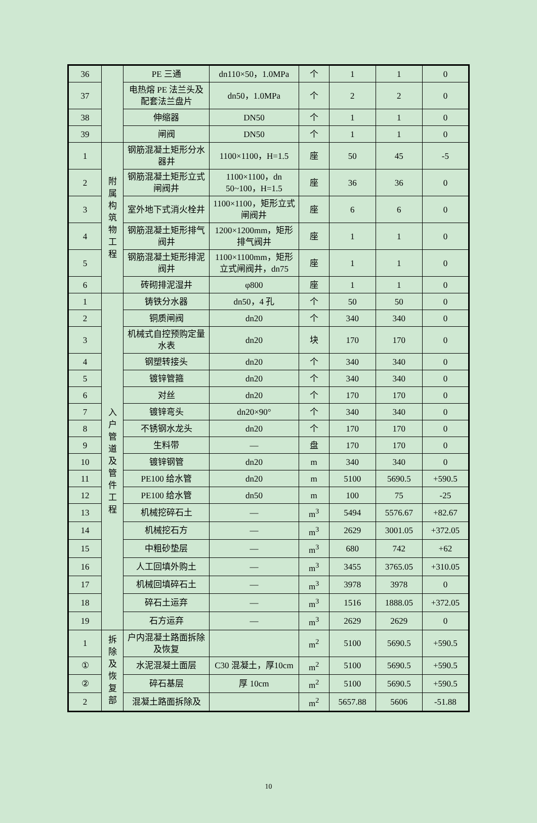| 36 | | PE 三通 | dn110×50，1.0MPa | 个 | 1 | 1 | 0 |
| 37 | | 电热熔 PE 法兰头及配套法兰盘片 | dn50，1.0MPa | 个 | 2 | 2 | 0 |
| 38 | | 伸缩器 | DN50 | 个 | 1 | 1 | 0 |
| 39 | | 闸阀 | DN50 | 个 | 1 | 1 | 0 |
| 1 | 附 属 构 筑 物 工 程 | 钢筋混凝土矩形分水器井 | 1100×1100，H=1.5 | 座 | 50 | 45 | -5 |
| 2 | | 钢筋混凝土矩形立式闸阀井 | 1100×1100，dn 50~100，H=1.5 | 座 | 36 | 36 | 0 |
| 3 | | 室外地下式消火栓井 | 1100×1100，矩形立式闸阀井 | 座 | 6 | 6 | 0 |
| 4 | | 钢筋混凝土矩形排气阀井 | 1200×1200mm，矩形排气阀井 | 座 | 1 | 1 | 0 |
| 5 | | 钢筋混凝土矩形排泥阀井 | 1100×1100mm，矩形立式闸阀井，dn75 | 座 | 1 | 1 | 0 |
| 6 | | 砖砌排泥湿井 | φ800 | 座 | 1 | 1 | 0 |
| 1 | 入 户 管 道 及 管 件 工 程 | 铸铁分水器 | dn50，4 孔 | 个 | 50 | 50 | 0 |
| 2 | | 铜质闸阀 | dn20 | 个 | 340 | 340 | 0 |
| 3 | | 机械式自控预购定量水表 | dn20 | 块 | 170 | 170 | 0 |
| 4 | | 钢塑转接头 | dn20 | 个 | 340 | 340 | 0 |
| 5 | | 镀锌管箍 | dn20 | 个 | 340 | 340 | 0 |
| 6 | | 对丝 | dn20 | 个 | 170 | 170 | 0 |
| 7 | | 镀锌弯头 | dn20×90° | 个 | 340 | 340 | 0 |
| 8 | | 不锈钢水龙头 | dn20 | 个 | 170 | 170 | 0 |
| 9 | | 生料带 | — | 盘 | 170 | 170 | 0 |
| 10 | | 镀锌钢管 | dn20 | m | 340 | 340 | 0 |
| 11 | | PE100 给水管 | dn20 | m | 5100 | 5690.5 | +590.5 |
| 12 | | PE100 给水管 | dn50 | m | 100 | 75 | -25 |
| 13 | | 机械挖碎石土 | — | m<sup>3</sup> | 5494 | 5576.67 | +82.67 |
| 14 | | 机械挖石方 | — | m<sup>3</sup> | 2629 | 3001.05 | +372.05 |
| 15 | | 中粗砂垫层 | — | m<sup>3</sup> | 680 | 742 | +62 |
| 16 | | 人工回填外购土 | — | m<sup>3</sup> | 3455 | 3765.05 | +310.05 |
| 17 | | 机械回填碎石土 | — | m<sup>3</sup> | 3978 | 3978 | 0 |
| 18 | | 碎石土运弃 | — | m<sup>3</sup> | 1516 | 1888.05 | +372.05 |
| 19 | | 石方运弃 | — | m<sup>3</sup> | 2629 | 2629 | 0 |
| 1 | 拆 除 及 恢 复 部 | 户内混凝土路面拆除及恢复 | | m<sup>2</sup> | 5100 | 5690.5 | +590.5 |
| ① | | 水泥混凝土面层 | C30 混凝土，厚10cm | m<sup>2</sup> | 5100 | 5690.5 | +590.5 |
| ② | | 碎石基层 | 厚 10cm | m<sup>2</sup> | 5100 | 5690.5 | +590.5 |
| 2 | | 混凝土路面拆除及 | | m<sup>2</sup> | 5657.88 | 5606 | -51.88 |
10